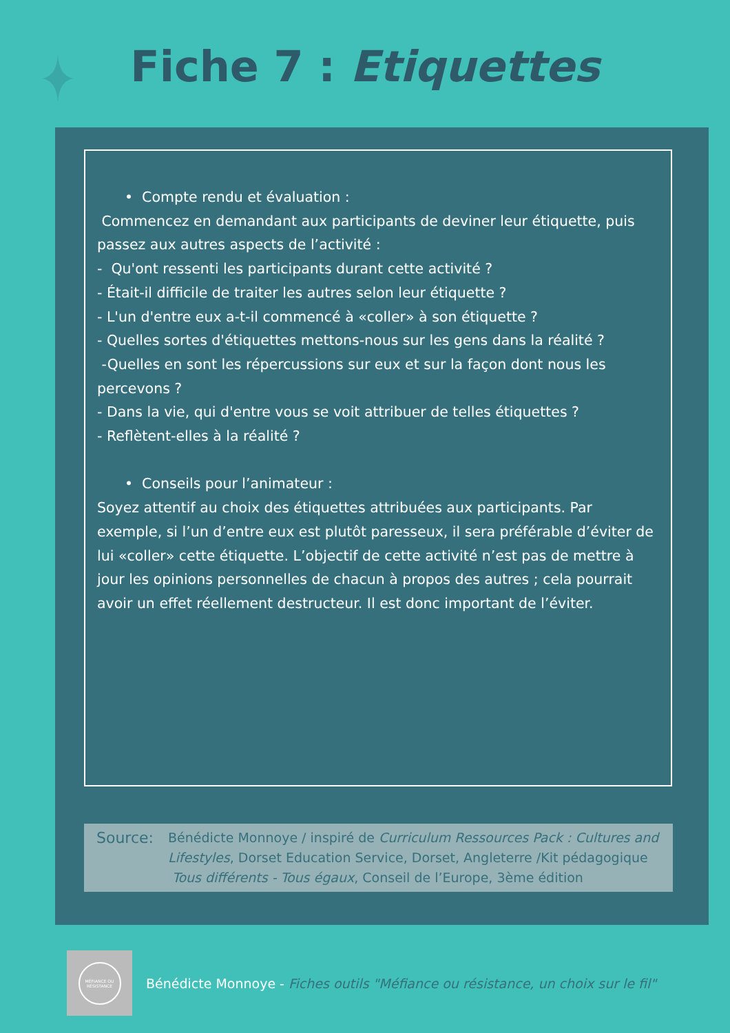Fiche 7 : Etiquettes
• Compte rendu et évaluation :
Commencez en demandant aux participants de deviner leur étiquette, puis passez aux autres aspects de l’activité :
- Qu'ont ressenti les participants durant cette activité ?
- Était-il difficile de traiter les autres selon leur étiquette ?
- L'un d'entre eux a-t-il commencé à «coller» à son étiquette ?
- Quelles sortes d'étiquettes mettons-nous sur les gens dans la réalité ?
-Quelles en sont les répercussions sur eux et sur la façon dont nous les percevons ?
- Dans la vie, qui d'entre vous se voit attribuer de telles étiquettes ?
- Reflètent-elles à la réalité ?
• Conseils pour l’animateur :
Soyez attentif au choix des étiquettes attribuées aux participants. Par exemple, si l’un d’entre eux est plutôt paresseux, il sera préférable d’éviter de lui «coller» cette étiquette. L’objectif de cette activité n’est pas de mettre à jour les opinions personnelles de chacun à propos des autres ; cela pourrait avoir un effet réellement destructeur. Il est donc important de l’éviter.
Source:
Bénédicte Monnoye / inspiré de Curriculum Ressources Pack : Cultures and Lifestyles, Dorset Education Service, Dorset, Angleterre /Kit pédagogique Tous différents - Tous égaux, Conseil de l’Europe, 3ème édition
MÉFIANCE OU RÉSISTANCE
Bénédicte Monnoye - Fiches outils "Méfiance ou résistance, un choix sur le fil"